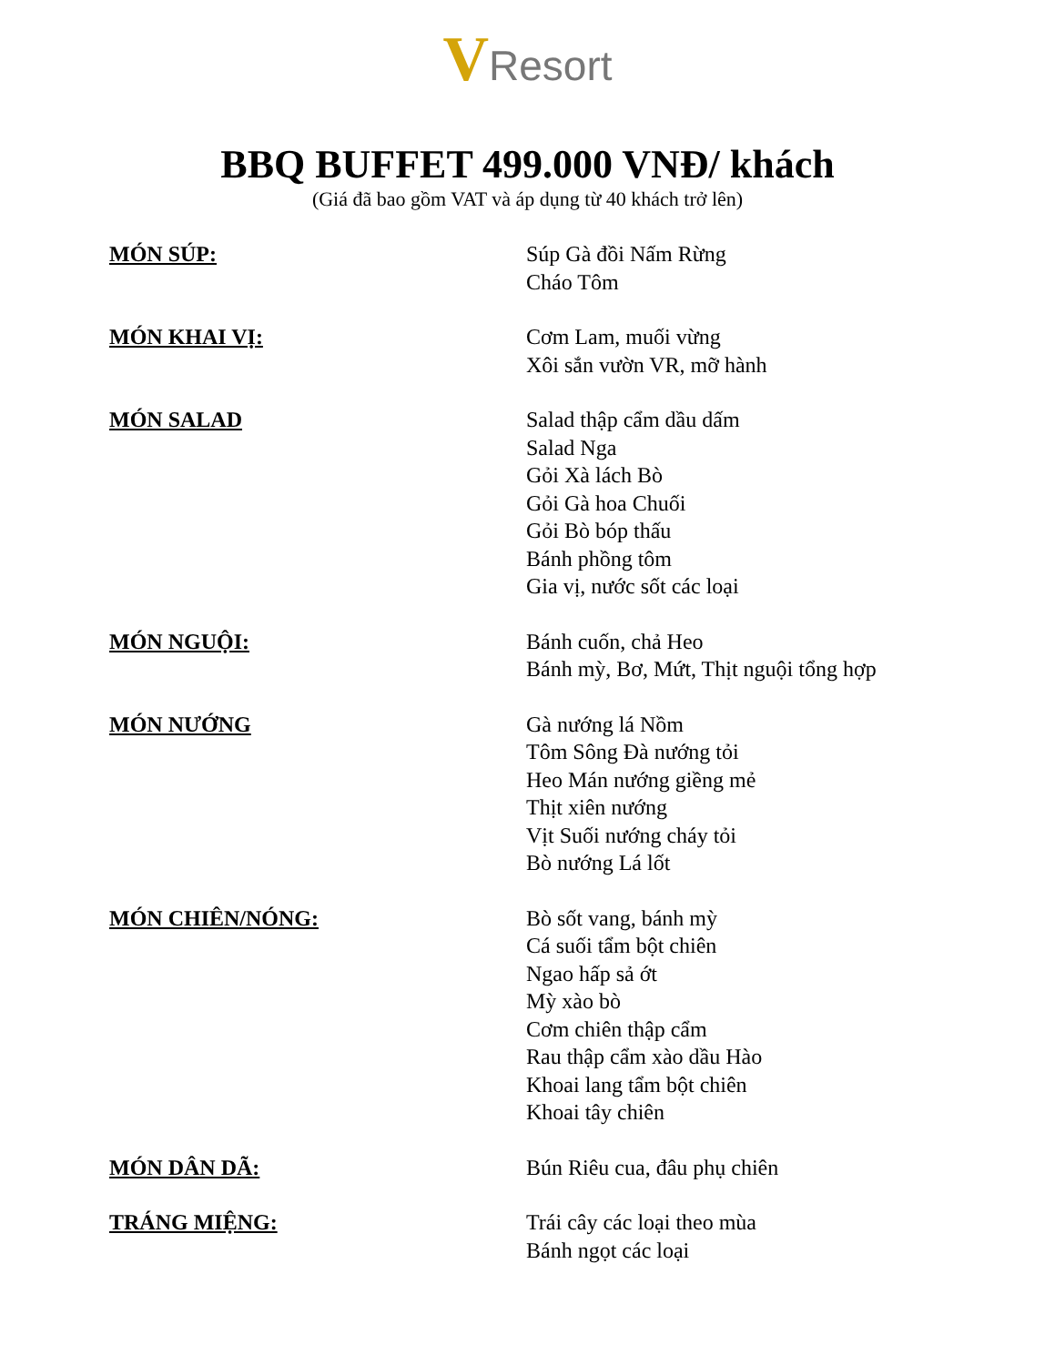VResort
BBQ BUFFET 499.000 VNĐ/ khách
(Giá đã bao gồm VAT và áp dụng từ 40 khách trở lên)
MÓN SÚP: Súp Gà đồi Nấm Rừng
Cháo Tôm
MÓN KHAI VỊ: Cơm Lam, muối vừng
Xôi sắn vườn VR, mỡ hành
MÓN SALAD Salad thập cẩm dầu dấm
Salad Nga
Gỏi Xà lách Bò
Gỏi Gà hoa Chuối
Gỏi Bò bóp thấu
Bánh phồng tôm
Gia vị, nước sốt các loại
MÓN NGUỘI: Bánh cuốn, chả Heo
Bánh mỳ, Bơ, Mứt, Thịt nguội tổng hợp
MÓN NƯỚNG Gà nướng lá Nồm
Tôm Sông Đà nướng tỏi
Heo Mán nướng giềng mẻ
Thịt xiên nướng
Vịt Suối nướng cháy tỏi
Bò nướng Lá lốt
MÓN CHIÊN/NÓNG: Bò sốt vang, bánh mỳ
Cá suối tẩm bột chiên
Ngao hấp sả ớt
Mỳ xào bò
Cơm chiên thập cẩm
Rau thập cẩm xào dầu Hào
Khoai lang tẩm bột chiên
Khoai tây chiên
MÓN DÂN DÃ: Bún Riêu cua, đâu phụ chiên
TRÁNG MIỆNG: Trái cây các loại theo mùa
Bánh ngọt các loại